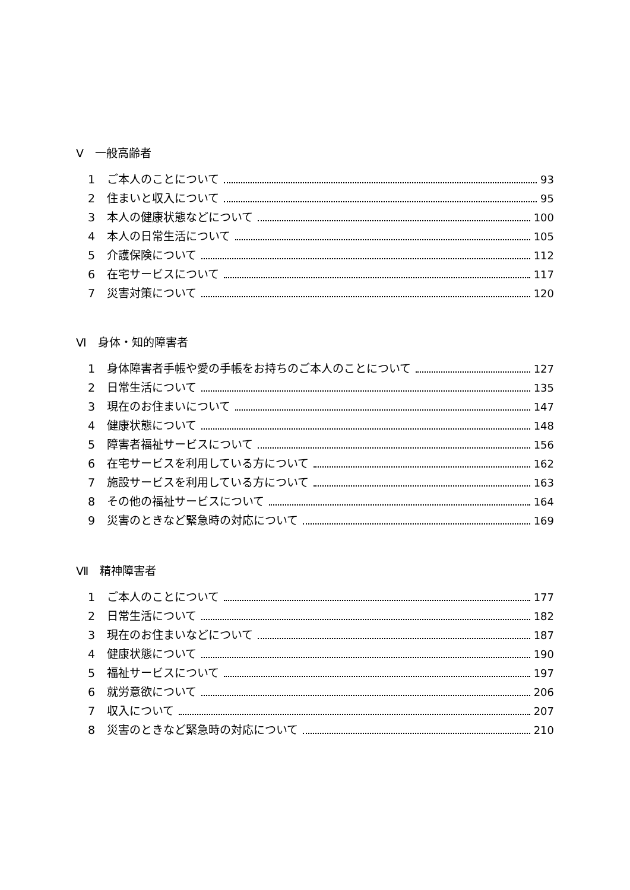Ⅴ　一般高齢者
1 ご本人のことについて 93
2 住まいと収入について 95
3 本人の健康状態などについて 100
4 本人の日常生活について 105
5 介護保険について 112
6 在宅サービスについて 117
7 災害対策について 120
Ⅵ　身体・知的障害者
1 身体障害者手帳や愛の手帳をお持ちのご本人のことについて 127
2 日常生活について 135
3 現在のお住まいについて 147
4 健康状態について 148
5 障害者福祉サービスについて 156
6 在宅サービスを利用している方について 162
7 施設サービスを利用している方について 163
8 その他の福祉サービスについて 164
9 災害のときなど緊急時の対応について 169
Ⅶ　精神障害者
1 ご本人のことについて 177
2 日常生活について 182
3 現在のお住まいなどについて 187
4 健康状態について 190
5 福祉サービスについて 197
6 就労意欲について 206
7 収入について 207
8 災害のときなど緊急時の対応について 210